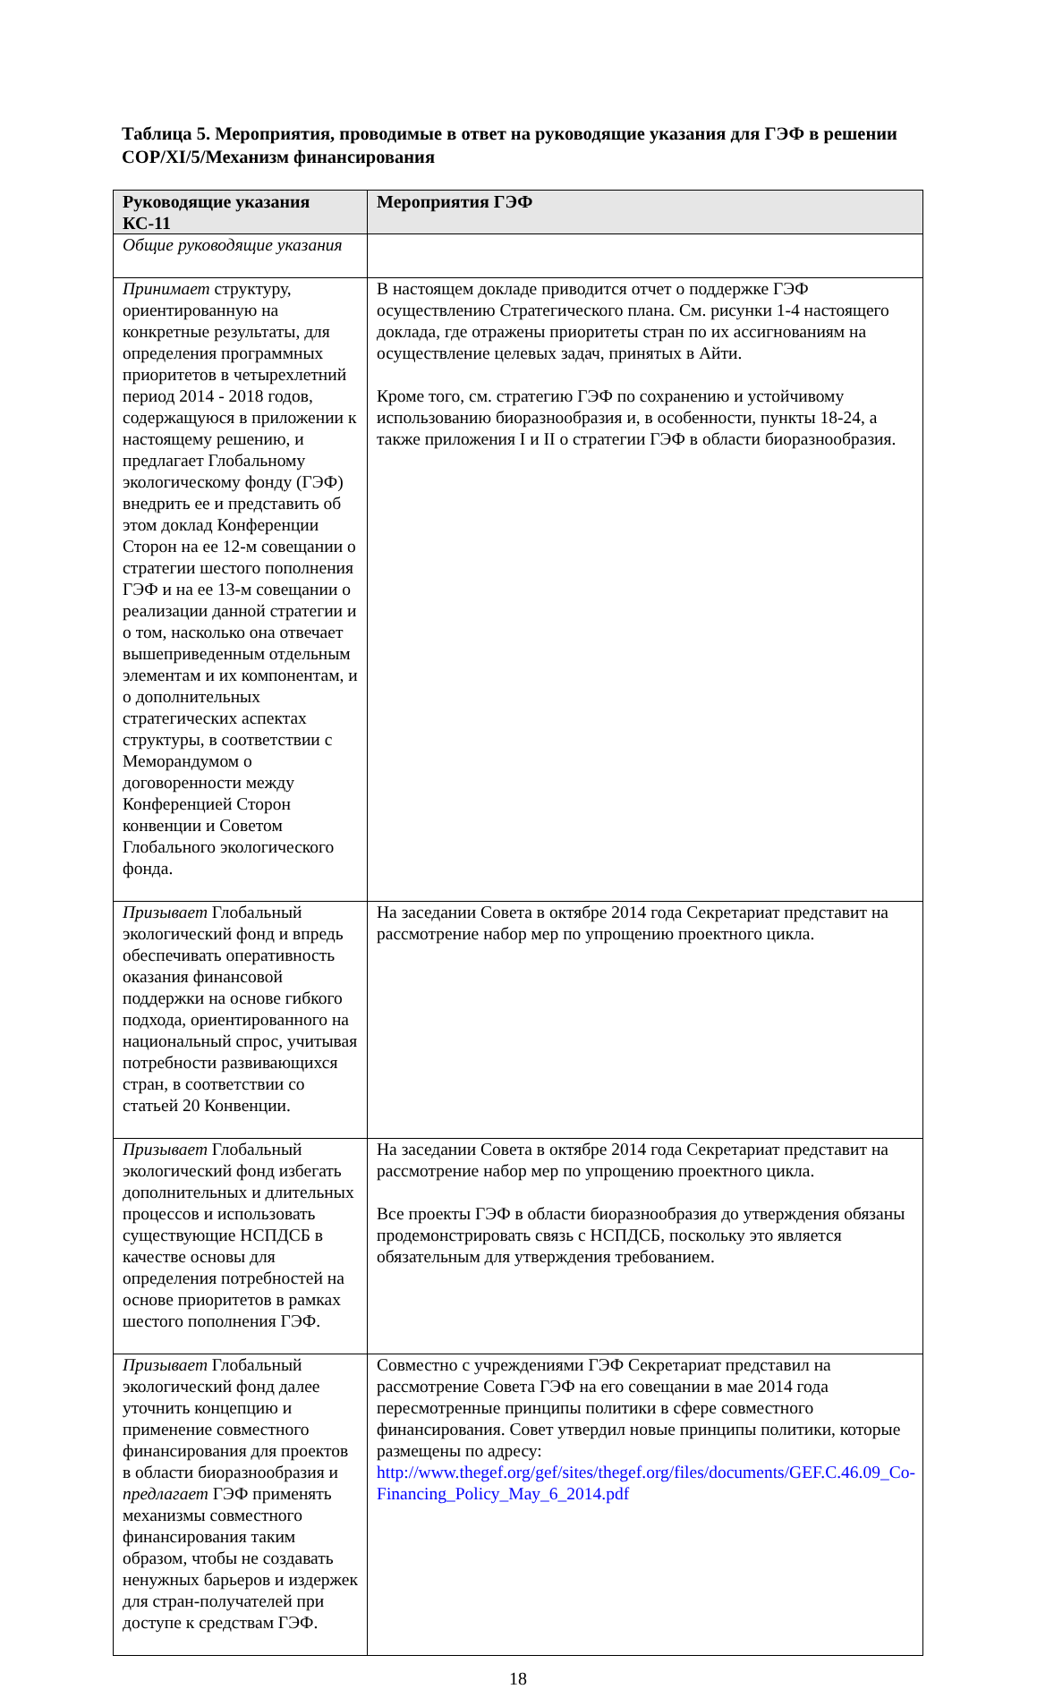Таблица 5. Мероприятия, проводимые в ответ на руководящие указания для ГЭФ в решении COP/XI/5/Механизм финансирования
| Руководящие указания КС-11 | Мероприятия ГЭФ |
| --- | --- |
| Общие руководящие указания | |
| Принимает структуру, ориентированную на конкретные результаты, для определения программных приоритетов в четырехлетний период 2014 - 2018 годов, содержащуюся в приложении к настоящему решению, и предлагает Глобальному экологическому фонду (ГЭФ) внедрить ее и представить об этом доклад Конференции Сторон на ее 12-м совещании о стратегии шестого пополнения ГЭФ и на ее 13-м совещании о реализации данной стратегии и о том, насколько она отвечает вышеприведенным отдельным элементам и их компонентам, и о дополнительных стратегических аспектах структуры, в соответствии с Меморандумом о договоренности между Конференцией Сторон конвенции и Советом Глобального экологического фонда. | В настоящем докладе приводится отчет о поддержке ГЭФ осуществлению Стратегического плана. См. рисунки 1-4 настоящего доклада, где отражены приоритеты стран по их ассигнованиям на осуществление целевых задач, принятых в Айти. Кроме того, см. стратегию ГЭФ по сохранению и устойчивому использованию биоразнообразия и, в особенности, пункты 18-24, а также приложения I и II о стратегии ГЭФ в области биоразнообразия. |
| Призывает Глобальный экологический фонд и впредь обеспечивать оперативность оказания финансовой поддержки на основе гибкого подхода, ориентированного на национальный спрос, учитывая потребности развивающихся стран, в соответствии со статьей 20 Конвенции. | На заседании Совета в октябре 2014 года Секретариат представит на рассмотрение набор мер по упрощению проектного цикла. |
| Призывает Глобальный экологический фонд избегать дополнительных и длительных процессов и использовать существующие НСПДСБ в качестве основы для определения потребностей на основе приоритетов в рамках шестого пополнения ГЭФ. | На заседании Совета в октябре 2014 года Секретариат представит на рассмотрение набор мер по упрощению проектного цикла. Все проекты ГЭФ в области биоразнообразия до утверждения обязаны продемонстрировать связь с НСПДСБ, поскольку это является обязательным для утверждения требованием. |
| Призывает Глобальный экологический фонд далее уточнить концепцию и применение совместного финансирования для проектов в области биоразнообразия и предлагает ГЭФ применять механизмы совместного финансирования таким образом, чтобы не создавать ненужных барьеров и издержек для стран-получателей при доступе к средствам ГЭФ. | Совместно с учреждениями ГЭФ Секретариат представил на рассмотрение Совета ГЭФ на его совещании в мае 2014 года пересмотренные принципы политики в сфере совместного финансирования. Совет утвердил новые принципы политики, которые размещены по адресу: http://www.thegef.org/gef/sites/thegef.org/files/documents/GEF.C.46.09_Co-Financing_Policy_May_6_2014.pdf |
18